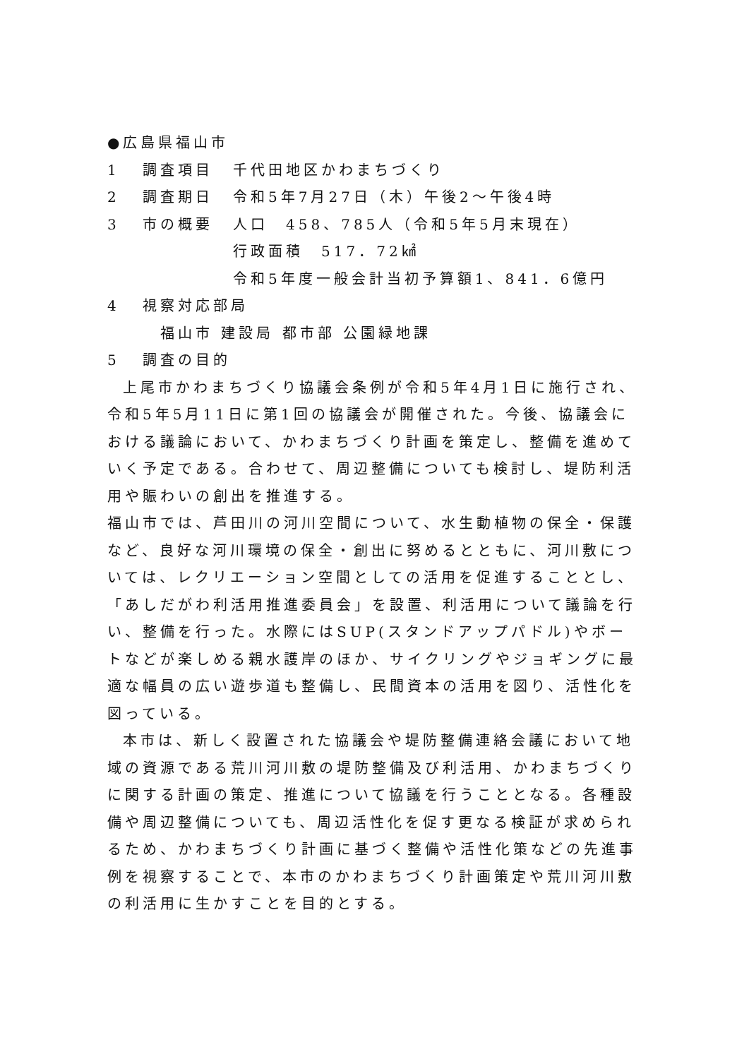●広島県福山市
1 調査項目 千代田地区かわまちづくり
2 調査期日 令和5年7月27日（木）午後2～午後4時
3 市の概要 人口　458、785人（令和5年5月末現在）
行政面積　517．72㎢
令和5年度一般会計当初予算額1、841．6億円
4 視察対応部局
福山市 建設局 都市部 公園緑地課
5 調査の目的
上尾市かわまちづくり協議会条例が令和5年4月1日に施行され、令和5年5月11日に第1回の協議会が開催された。今後、協議会における議論において、かわまちづくり計画を策定し、整備を進めていく予定である。合わせて、周辺整備についても検討し、堤防利活用や賑わいの創出を推進する。
福山市では、芦田川の河川空間について、水生動植物の保全・保護など、良好な河川環境の保全・創出に努めるとともに、河川敷については、レクリエーション空間としての活用を促進することとし、「あしだがわ利活用推進委員会」を設置、利活用について議論を行い、整備を行った。水際にはSUP(スタンドアップパドル)やボートなどが楽しめる親水護岸のほか、サイクリングやジョギングに最適な幅員の広い遊歩道も整備し、民間資本の活用を図り、活性化を図っている。
本市は、新しく設置された協議会や堤防整備連絡会議において地域の資源である荒川河川敷の堤防整備及び利活用、かわまちづくりに関する計画の策定、推進について協議を行うこととなる。各種設備や周辺整備についても、周辺活性化を促す更なる検証が求められるため、かわまちづくり計画に基づく整備や活性化策などの先進事例を視察することで、本市のかわまちづくり計画策定や荒川河川敷の利活用に生かすことを目的とする。